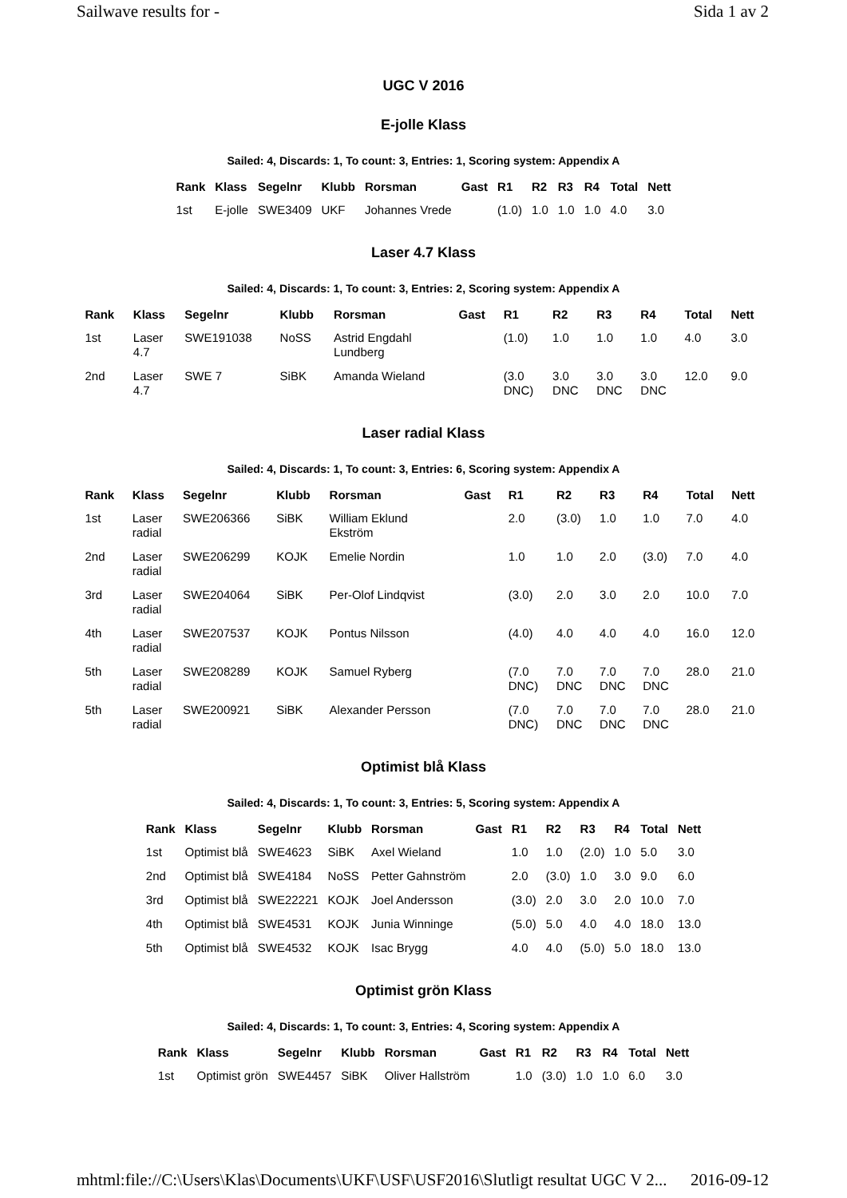Sailwave results for - Sida 1 av 2
UGC V 2016
E-jolle Klass
Sailed: 4, Discards: 1, To count: 3, Entries: 1, Scoring system: Appendix A
| Rank | Klass | Segelnr | Klubb | Rorsman | Gast | R1 | R2 | R3 | R4 | Total | Nett |
| --- | --- | --- | --- | --- | --- | --- | --- | --- | --- | --- | --- |
| 1st | E-jolle | SWE3409 | UKF | Johannes Vrede | | (1.0) | 1.0 | 1.0 | 1.0 | 4.0 | 3.0 |
Laser 4.7 Klass
Sailed: 4, Discards: 1, To count: 3, Entries: 2, Scoring system: Appendix A
| Rank | Klass | Segelnr | Klubb | Rorsman | Gast | R1 | R2 | R3 | R4 | Total | Nett |
| --- | --- | --- | --- | --- | --- | --- | --- | --- | --- | --- | --- |
| 1st | Laser 4.7 | SWE191038 | NoSS | Astrid Engdahl Lundberg | | (1.0) | 1.0 | 1.0 | 1.0 | 4.0 | 3.0 |
| 2nd | Laser 4.7 | SWE 7 | SiBK | Amanda Wieland | | (3.0 DNC) | 3.0 DNC | 3.0 DNC | 3.0 DNC | 12.0 | 9.0 |
Laser radial Klass
Sailed: 4, Discards: 1, To count: 3, Entries: 6, Scoring system: Appendix A
| Rank | Klass | Segelnr | Klubb | Rorsman | Gast | R1 | R2 | R3 | R4 | Total | Nett |
| --- | --- | --- | --- | --- | --- | --- | --- | --- | --- | --- | --- |
| 1st | Laser radial | SWE206366 | SiBK | William Eklund Ekström | | 2.0 | (3.0) | 1.0 | 1.0 | 7.0 | 4.0 |
| 2nd | Laser radial | SWE206299 | KOJK | Emelie Nordin | | 1.0 | 1.0 | 2.0 | (3.0) | 7.0 | 4.0 |
| 3rd | Laser radial | SWE204064 | SiBK | Per-Olof Lindqvist | | (3.0) | 2.0 | 3.0 | 2.0 | 10.0 | 7.0 |
| 4th | Laser radial | SWE207537 | KOJK | Pontus Nilsson | | (4.0) | 4.0 | 4.0 | 4.0 | 16.0 | 12.0 |
| 5th | Laser radial | SWE208289 | KOJK | Samuel Ryberg | | (7.0 DNC) | 7.0 DNC | 7.0 DNC | 7.0 DNC | 28.0 | 21.0 |
| 5th | Laser radial | SWE200921 | SiBK | Alexander Persson | | (7.0 DNC) | 7.0 DNC | 7.0 DNC | 7.0 DNC | 28.0 | 21.0 |
Optimist blå Klass
Sailed: 4, Discards: 1, To count: 3, Entries: 5, Scoring system: Appendix A
| Rank | Klass | Segelnr | Klubb | Rorsman | Gast | R1 | R2 | R3 | R4 | Total | Nett |
| --- | --- | --- | --- | --- | --- | --- | --- | --- | --- | --- | --- |
| 1st | Optimist blå | SWE4623 | SiBK | Axel Wieland | | 1.0 | 1.0 | (2.0) | 1.0 | 5.0 | 3.0 |
| 2nd | Optimist blå | SWE4184 | NoSS | Petter Gahnström | | 2.0 | (3.0) | 1.0 | 3.0 | 9.0 | 6.0 |
| 3rd | Optimist blå | SWE22221 | KOJK | Joel Andersson | | (3.0) | 2.0 | 3.0 | 2.0 | 10.0 | 7.0 |
| 4th | Optimist blå | SWE4531 | KOJK | Junia Winninge | | (5.0) | 5.0 | 4.0 | 4.0 | 18.0 | 13.0 |
| 5th | Optimist blå | SWE4532 | KOJK | Isac Brygg | | 4.0 | 4.0 | (5.0) | 5.0 | 18.0 | 13.0 |
Optimist grön Klass
Sailed: 4, Discards: 1, To count: 3, Entries: 4, Scoring system: Appendix A
| Rank | Klass | Segelnr | Klubb | Rorsman | Gast | R1 | R2 | R3 | R4 | Total | Nett |
| --- | --- | --- | --- | --- | --- | --- | --- | --- | --- | --- | --- |
| 1st | Optimist grön | SWE4457 | SiBK | Oliver Hallström | | 1.0 | (3.0) | 1.0 | 1.0 | 6.0 | 3.0 |
mhtml:file://C:\Users\Klas\Documents\UKF\USF\USF2016\Slutligt resultat UGC V 2... 2016-09-12